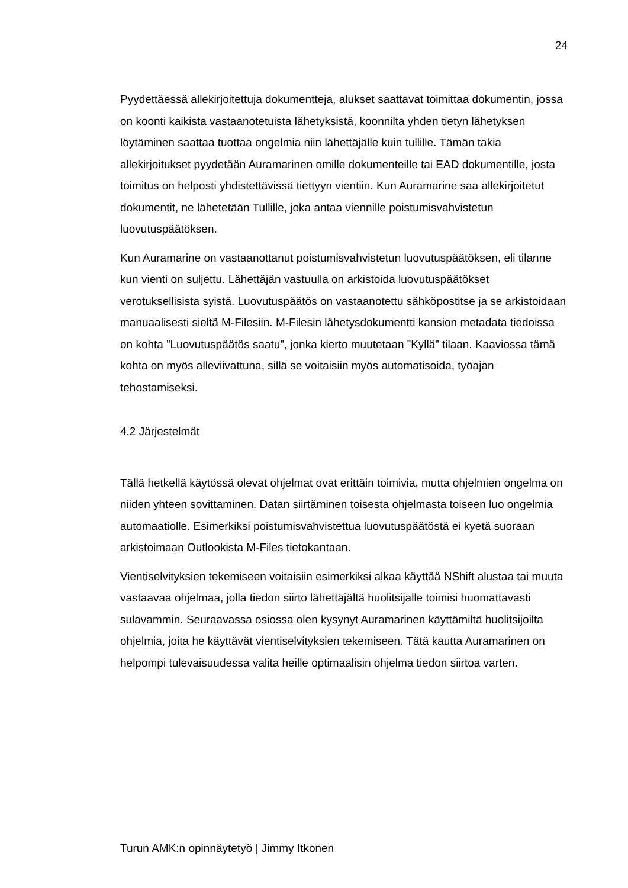24
Pyydettäessä allekirjoitettuja dokumentteja, alukset saattavat toimittaa dokumentin, jossa on koonti kaikista vastaanotetuista lähetyksistä, koonnilta yhden tietyn lähetyksen löytäminen saattaa tuottaa ongelmia niin lähettäjälle kuin tullille. Tämän takia allekirjoitukset pyydetään Auramarinen omille dokumenteille tai EAD dokumentille, josta toimitus on helposti yhdistettävissä tiettyyn vientiin. Kun Auramarine saa allekirjoitetut dokumentit, ne lähetetään Tullille, joka antaa viennille poistumisvahvistetun luovutuspäätöksen.
Kun Auramarine on vastaanottanut poistumisvahvistetun luovutuspäätöksen, eli tilanne kun vienti on suljettu. Lähettäjän vastuulla on arkistoida luovutuspäätökset verotuksellisista syistä. Luovutuspäätös on vastaanotettu sähköpostitse ja se arkistoidaan manuaalisesti sieltä M-Filesiin. M-Filesin lähetysdokumentti kansion metadata tiedoissa on kohta ”Luovutuspäätös saatu”, jonka kierto muutetaan ”Kyllä” tilaan. Kaaviossa tämä kohta on myös alleviivattuna, sillä se voitaisiin myös automatisoida, työajan tehostamiseksi.
4.2 Järjestelmät
Tällä hetkellä käytössä olevat ohjelmat ovat erittäin toimivia, mutta ohjelmien ongelma on niiden yhteen sovittaminen. Datan siirtäminen toisesta ohjelmasta toiseen luo ongelmia automaatiolle. Esimerkiksi poistumisvahvistettua luovutuspäätöstä ei kyetä suoraan arkistoimaan Outlookista M-Files tietokantaan.
Vientiselvityksien tekemiseen voitaisiin esimerkiksi alkaa käyttää NShift alustaa tai muuta vastaavaa ohjelmaa, jolla tiedon siirto lähettäjältä huolitsijalle toimisi huomattavasti sulavammin. Seuraavassa osiossa olen kysynyt Auramarinen käyttämiltä huolitsijoilta ohjelmia, joita he käyttävät vientiselvityksien tekemiseen. Tätä kautta Auramarinen on helpompi tulevaisuudessa valita heille optimaalisin ohjelma tiedon siirtoa varten.
Turun AMK:n opinnäytetyö | Jimmy Itkonen